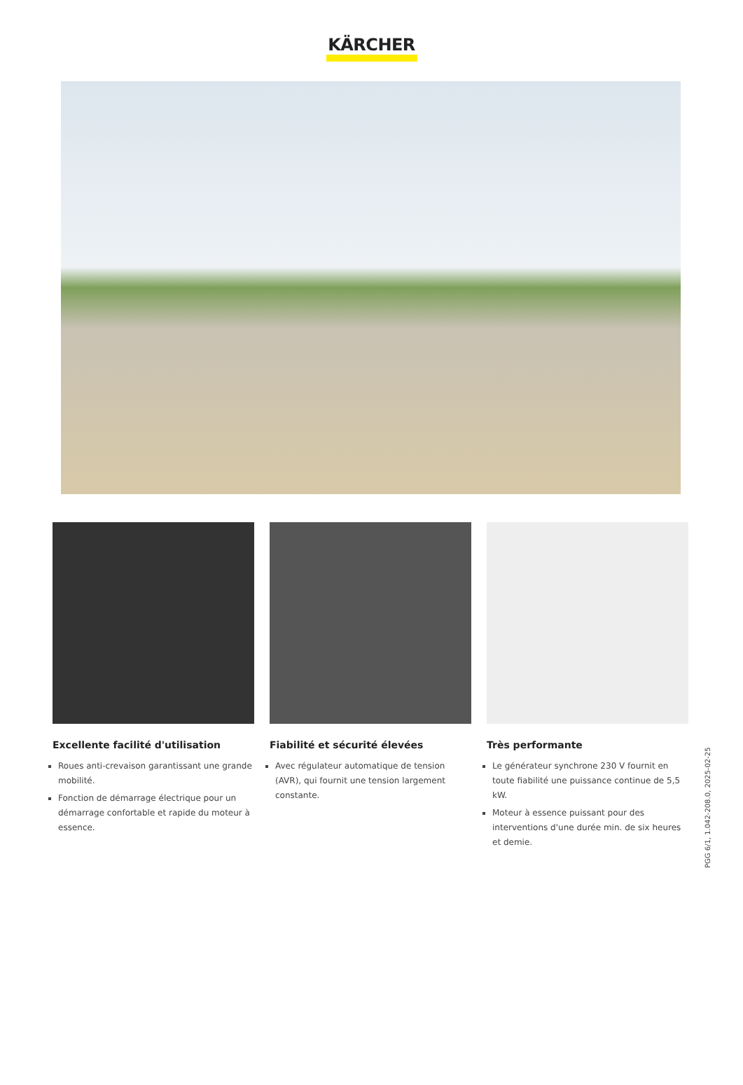KÄRCHER
Excellente facilité d'utilisation
Roues anti-crevaison garantissant une grande mobilité.
Fonction de démarrage électrique pour un démarrage confortable et rapide du moteur à essence.
Fiabilité et sécurité élevées
Avec régulateur automatique de tension (AVR), qui fournit une tension largement constante.
Très performante
Le générateur synchrone 230 V fournit en toute fiabilité une puissance continue de 5,5 kW.
Moteur à essence puissant pour des interventions d'une durée min. de six heures et demie.
PGG 6/1, 1.042-208.0, 2025-02-25